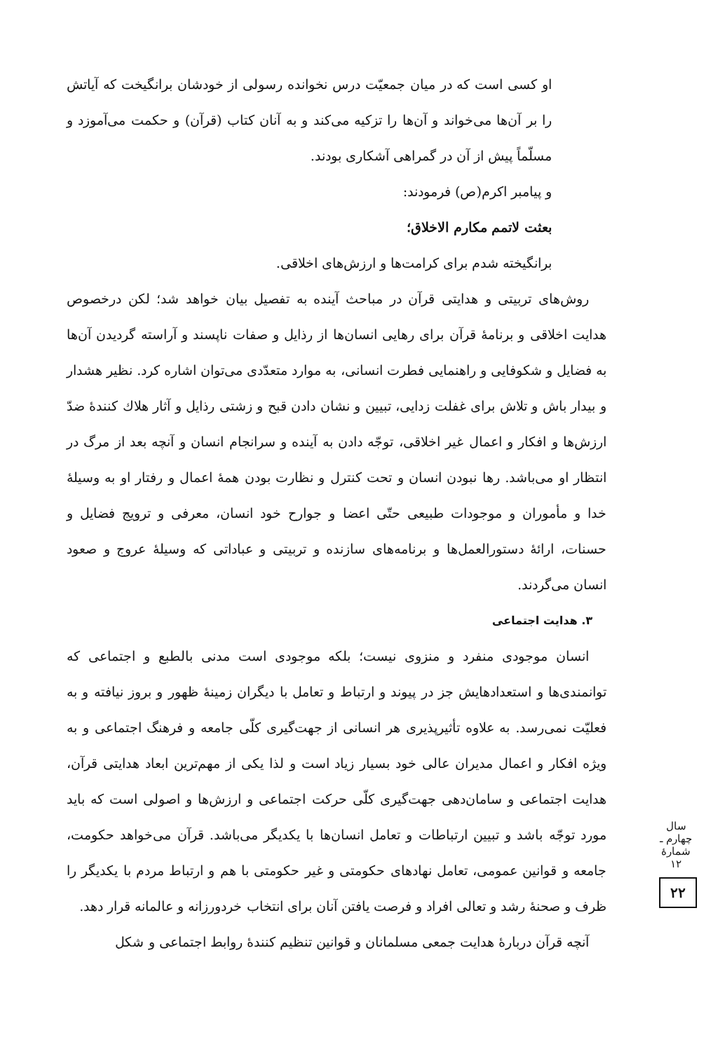او كسى است كه در ميان جمعيّت درس نخوانده رسولى از خودشان برانگيخت كه آياتش را بر آن‌ها مى‌خواند و آن‌ها را تزكيه مى‌كند و به آنان كتاب (قرآن) و حكمت مى‌آموزد و مسلّماً پيش از آن در گمراهى آشكارى بودند.
و پيامبر اكرم(ص) فرمودند:
بعثت لاتمم مكارم الاخلاق؛
برانگيخته شدم براى كرامت‌ها و ارزش‌هاى اخلاقى.
روش‌هاى تربيتى و هدايتى قرآن در مباحث آينده به تفصيل بيان خواهد شد؛ لكن درخصوص هدايت اخلاقى و برنامهٔ قرآن براى رهايى انسان‌ها از رذايل و صفات ناپسند و آراسته گرديدن آن‌ها به فضايل و شكوفايى و راهنمايى فطرت انسانى، به موارد متعدّدى مى‌توان اشاره كرد. نظير هشدار و بيدار باش و تلاش براى غفلت زدايى، تبيين و نشان دادن قبح و زشتى رذايل و آثار هلاك كنندهٔ ضدّ ارزش‌ها و افكار و اعمال غير اخلاقى، توجّه دادن به آينده و سرانجام انسان و آنچه بعد از مرگ در انتظار او مى‌باشد. رها نبودن انسان و تحت كنترل و نظارت بودن همهٔ اعمال و رفتار او به وسيلهٔ خدا و مأموران و موجودات طبيعى حتّى اعضا و جوارح خود انسان، معرفى و ترويج فضايل و حسنات، ارائهٔ دستورالعمل‌ها و برنامه‌هاى سازنده و تربيتى و عباداتى كه وسيلهٔ عروج و صعود انسان مى‌گردند.
۳. هدايت اجتماعى
انسان موجودى منفرد و منزوى نيست؛ بلكه موجودى است مدنى بالطبع و اجتماعى كه توانمندى‌ها و استعدادهايش جز در پيوند و ارتباط و تعامل با ديگران زمينهٔ ظهور و بروز نيافته و به فعليّت نمى‌رسد. به علاوه تأثيرپذيرى هر انسانى از جهت‌گيرى كلّى جامعه و فرهنگ اجتماعى و به ويژه افكار و اعمال مديران عالى خود بسيار زياد است و لذا يكى از مهم‌ترين ابعاد هدايتى قرآن، هدايت اجتماعى و سامان‌دهى جهت‌گيرى كلّى حركت اجتماعى و ارزش‌ها و اصولى است كه بايد مورد توجّه باشد و تبيين ارتباطات و تعامل انسان‌ها با يكديگر مى‌باشد. قرآن مى‌خواهد حكومت، جامعه و قوانين عمومى، تعامل نهادهاى حكومتى و غير حكومتى با هم و ارتباط مردم با يكديگر را ظرف و صحنهٔ رشد و تعالى افراد و فرصت يافتن آنان براى انتخاب خردورزانه و عالمانه قرار دهد.
آنچه قرآن دربارهٔ هدايت جمعى مسلمانان و قوانين تنظيم كنندهٔ روابط اجتماعى و شكل
سال چهارم ـ شمارهٔ ۱۲
۲۲